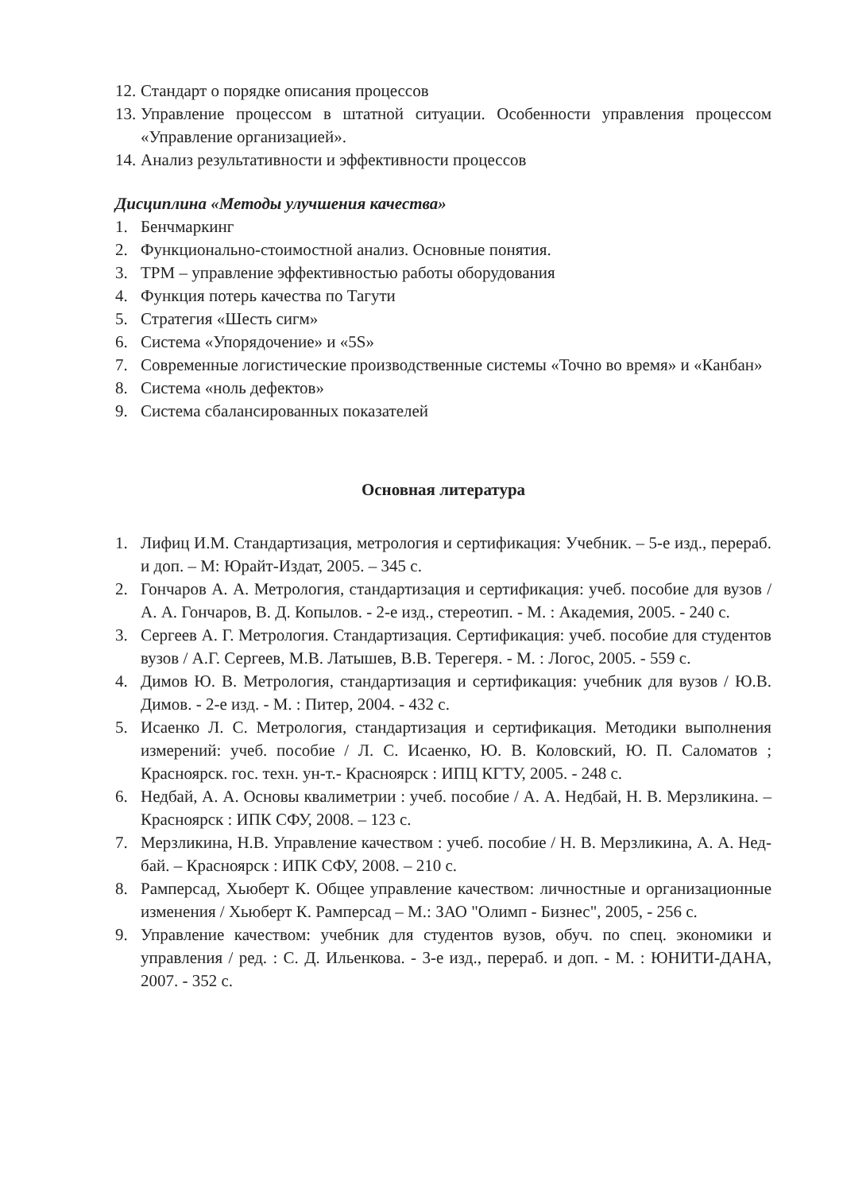12. Стандарт о порядке описания процессов
13. Управление процессом в штатной ситуации. Особенности управления процессом «Управление организацией».
14. Анализ результативности и эффективности процессов
Дисциплина «Методы улучшения качества»
1. Бенчмаркинг
2. Функционально-стоимостной анализ. Основные понятия.
3. ТРМ – управление эффективностью работы оборудования
4. Функция потерь качества по Тагути
5. Стратегия «Шесть сигм»
6. Система «Упорядочение» и «5S»
7. Современные логистические производственные системы «Точно во время» и «Канбан»
8. Система «ноль дефектов»
9. Система сбалансированных показателей
Основная литература
1. Лифиц И.М. Стандартизация, метрология и сертификация: Учебник. – 5-е изд., перераб. и доп. – М: Юрайт-Издат, 2005. – 345 с.
2. Гончаров А. А. Метрология, стандартизация и сертификация: учеб. пособие для вузов / А. А. Гончаров, В. Д. Копылов. - 2-е изд., стереотип. - М. : Академия, 2005. - 240 с.
3. Сергеев А. Г. Метрология. Стандартизация. Сертификация: учеб. пособие для студентов вузов / А.Г. Сергеев, М.В. Латышев, В.В. Терегеря. - М. : Логос, 2005. - 559 с.
4. Димов Ю. В. Метрология, стандартизация и сертификация: учебник для вузов / Ю.В. Димов. - 2-е изд. - М. : Питер, 2004. - 432 с.
5. Исаенко Л. С. Метрология, стандартизация и сертификация. Методики выполнения измерений: учеб. пособие / Л. С. Исаенко, Ю. В. Коловский, Ю. П. Саломатов ; Красноярск. гос. техн. ун-т.- Красноярск : ИПЦ КГТУ, 2005. - 248 с.
6. Недбай, А. А. Основы квалиметрии : учеб. пособие / А. А. Недбай, Н. В. Мерзликина. – Красноярск : ИПК СФУ, 2008. – 123 с.
7. Мерзликина, Н.В. Управление качеством : учеб. пособие / Н. В. Мерзликина, А. А. Нед-бай. – Красноярск : ИПК СФУ, 2008. – 210 с.
8. Рамперсад, Хьюберт К. Общее управление качеством: личностные и организационные изменения / Хьюберт К. Рамперсад – М.: ЗАО "Олимп - Бизнес", 2005, - 256 с.
9. Управление качеством: учебник для студентов вузов, обуч. по спец. экономики и управления / ред. : С. Д. Ильенкова. - 3-е изд., перераб. и доп. - М. : ЮНИТИ-ДАНА, 2007. - 352 с.